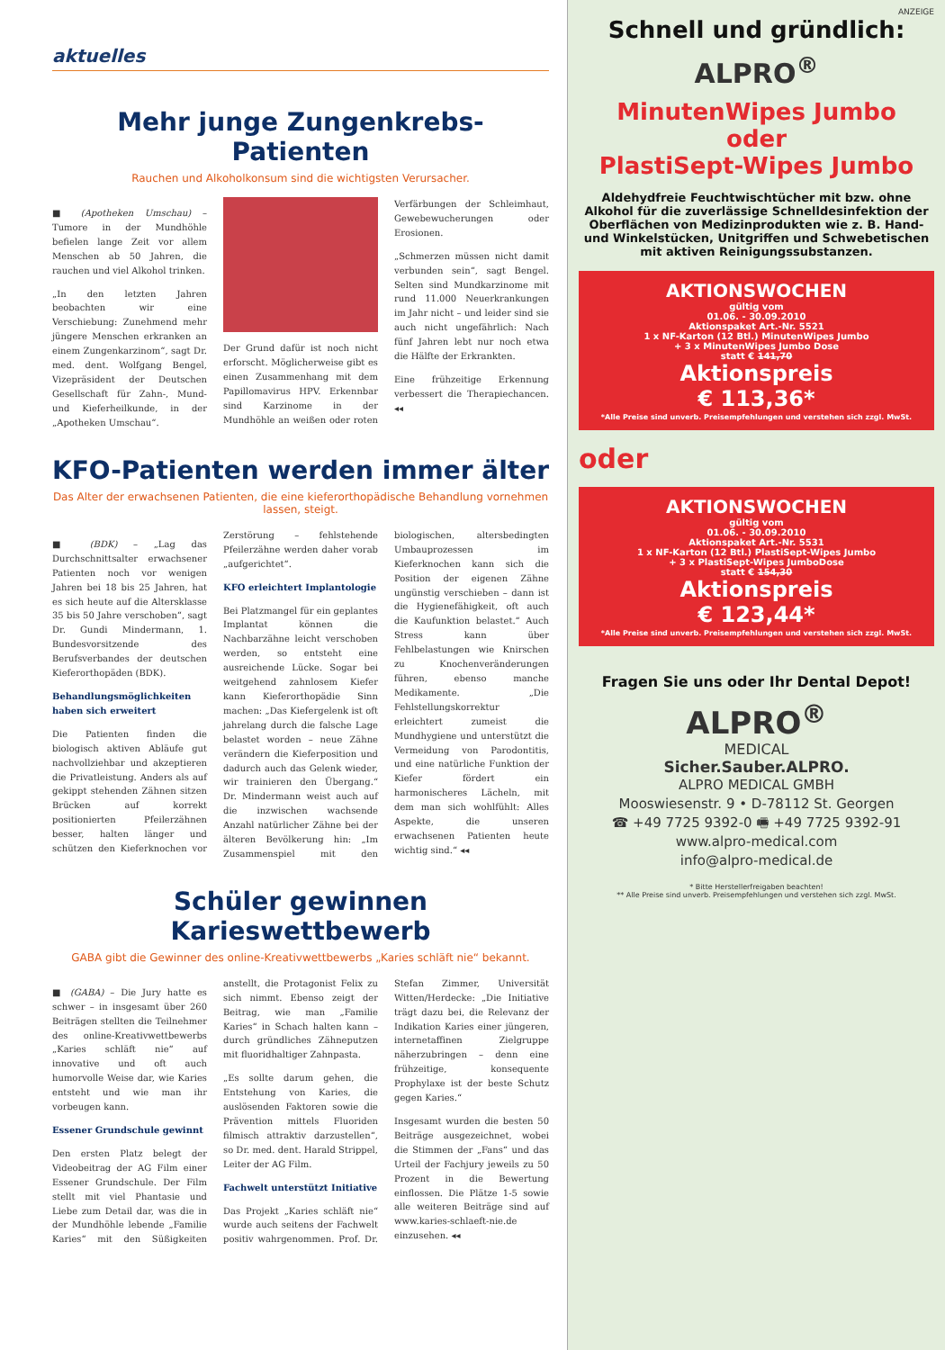aktuelles
Mehr junge Zungenkrebs-Patienten
Rauchen und Alkoholkonsum sind die wichtigsten Verursacher.
■ (Apotheken Umschau) – Tumore in der Mundhöhle befielen lange Zeit vor allem Menschen ab 50 Jahren, die rauchen und viel Alkohol trinken.
„In den letzten Jahren beobachten wir eine Verschiebung: Zunehmend mehr jüngere Menschen erkranken an einem Zungenkarzinom“, sagt Dr. med. dent. Wolfgang Bengel, Vizepräsident der Deutschen Gesellschaft für Zahn-, Mund- und Kieferheilkunde, in der „Apotheken Umschau“.
Der Grund dafür ist noch nicht erforscht. Möglicherweise gibt es einen Zusammenhang mit dem Papillomavirus HPV. Erkennbar sind Karzinome in der Mundhöhle an weißen oder roten Verfärbungen der Schleimhaut, Gewebewucherungen oder Erosionen.
„Schmerzen müssen nicht damit verbunden sein“, sagt Bengel. Selten sind Mundkarzinome mit rund 11.000 Neuerkrankungen im Jahr nicht – und leider sind sie auch nicht ungefährlich: Nach fünf Jahren lebt nur noch etwa die Hälfte der Erkrankten.
Eine frühzeitige Erkennung verbessert die Therapiechancen. ◂◂
KFO-Patienten werden immer älter
Das Alter der erwachsenen Patienten, die eine kieferorthopädische Behandlung vornehmen lassen, steigt.
■ (BDK) – „Lag das Durchschnittsalter erwachsener Patienten noch vor wenigen Jahren bei 18 bis 25 Jahren, hat es sich heute auf die Altersklasse 35 bis 50 Jahre verschoben“, sagt Dr. Gundi Mindermann, 1. Bundesvorsitzende des Berufsverbandes der deutschen Kieferorthopäden (BDK).
Behandlungsmöglichkeiten haben sich erweitert
Die Patienten finden die biologisch aktiven Abläufe gut nachvollziehbar und akzeptieren die Privatleistung. Anders als auf gekippt stehenden Zähnen sitzen Brücken auf korrekt positionierten Pfeilerzähnen besser, halten länger und schützen den Kieferknochen vor Zerstörung – fehlstehende Pfeilerzähne werden daher vorab „aufgerichtet“.
KFO erleichtert Implantologie
Bei Platzmangel für ein geplantes Implantat können die Nachbarzähne leicht verschoben werden, so entsteht eine ausreichende Lücke. Sogar bei weitgehend zahnlosem Kiefer kann Kieferorthopädie Sinn machen: „Das Kiefergelenk ist oft jahrelang durch die falsche Lage belastet worden – neue Zähne verändern die Kieferposition und dadurch auch das Gelenk wieder, wir trainieren den Übergang.“ Dr. Mindermann weist auch auf die inzwischen wachsende Anzahl natürlicher Zähne bei der älteren Bevölkerung hin: „Im Zusammenspiel mit den biologischen, altersbedingten Umbauprozessen im Kieferknochen kann sich die Position der eigenen Zähne ungünstig verschieben – dann ist die Hygienefähigkeit, oft auch die Kaufunktion belastet.“ Auch Stress kann über Fehlbelastungen wie Knirschen zu Knochenveränderungen führen, ebenso manche Medikamente. „Die Fehlstellungskorrektur erleichtert zumeist die Mundhygiene und unterstützt die Vermeidung von Parodontitis, und eine natürliche Funktion der Kiefer fördert ein harmonischeres Lächeln, mit dem man sich wohlfühlt: Alles Aspekte, die unseren erwachsenen Patienten heute wichtig sind.“ ◂◂
Schüler gewinnen Karieswettbewerb
GABA gibt die Gewinner des online-Kreativwettbewerbs „Karies schläft nie“ bekannt.
■ (GABA) – Die Jury hatte es schwer – in insgesamt über 260 Beiträgen stellten die Teilnehmer des online-Kreativwettbewerbs „Karies schläft nie“ auf innovative und oft auch humorvolle Weise dar, wie Karies entsteht und wie man ihr vorbeugen kann.
Essener Grundschule gewinnt
Den ersten Platz belegt der Videobeitrag der AG Film einer Essener Grundschule. Der Film stellt mit viel Phantasie und Liebe zum Detail dar, was die in der Mundhöhle lebende „Familie Karies“ mit den Süßigkeiten anstellt, die Protagonist Felix zu sich nimmt. Ebenso zeigt der Beitrag, wie man „Familie Karies“ in Schach halten kann – durch gründliches Zähneputzen mit fluoridhaltiger Zahnpasta.
„Es sollte darum gehen, die Entstehung von Karies, die auslösenden Faktoren sowie die Prävention mittels Fluoriden filmisch attraktiv darzustellen“, so Dr. med. dent. Harald Strippel, Leiter der AG Film.
Fachwelt unterstützt Initiative
Das Projekt „Karies schläft nie“ wurde auch seitens der Fachwelt positiv wahrgenommen. Prof. Dr. Stefan Zimmer, Universität Witten/Herdecke: „Die Initiative trägt dazu bei, die Relevanz der Indikation Karies einer jüngeren, internetaffinen Zielgruppe näherzubringen – denn eine frühzeitige, konsequente Prophylaxe ist der beste Schutz gegen Karies.“
Insgesamt wurden die besten 50 Beiträge ausgezeichnet, wobei die Stimmen der „Fans“ und das Urteil der Fachjury jeweils zu 50 Prozent in die Bewertung einflossen. Die Plätze 1-5 sowie alle weiteren Beiträge sind auf www.karies-schlaeft-nie.de einzusehen. ◂◂
ANZEIGE
Schnell und gründlich:
ALPRO<sup>®</sup>
MinutenWipes Jumbo
oder
PlastiSept-Wipes Jumbo
Aldehydfreie Feuchtwischtücher mit bzw. ohne Alkohol für die zuverlässige Schnelldesinfektion der Oberflächen von Medizinprodukten wie z. B. Hand- und Winkelstücken, Unitgriffen und Schwebetischen mit aktiven Reinigungssubstanzen.
AKTIONSWOCHEN
gültig vom
01.06. - 30.09.2010
Aktionspaket Art.-Nr. 5521
1 x NF-Karton (12 Btl.) MinutenWipes Jumbo
+ 3 x MinutenWipes Jumbo Dose
statt € 141,70
Aktionspreis
€ 113,36*
*Alle Preise sind unverb. Preisempfehlungen und verstehen sich zzgl. MwSt.
oder
AKTIONSWOCHEN
gültig vom
01.06. - 30.09.2010
Aktionspaket Art.-Nr. 5531
1 x NF-Karton (12 Btl.) PlastiSept-Wipes Jumbo
+ 3 x PlastiSept-Wipes JumboDose
statt € 154,30
Aktionspreis
€ 123,44*
*Alle Preise sind unverb. Preisempfehlungen und verstehen sich zzgl. MwSt.
Fragen Sie uns oder Ihr Dental Depot!
ALPRO<sup>®</sup>
MEDICAL
Sicher.Sauber.ALPRO.
ALPRO MEDICAL GMBH
Mooswiesenstr. 9 • D-78112 St. Georgen
☎ +49 7725 9392-0 🖷 +49 7725 9392-91
www.alpro-medical.com
info@alpro-medical.de
* Bitte Herstellerfreigaben beachten!
** Alle Preise sind unverb. Preisempfehlungen und verstehen sich zzgl. MwSt.